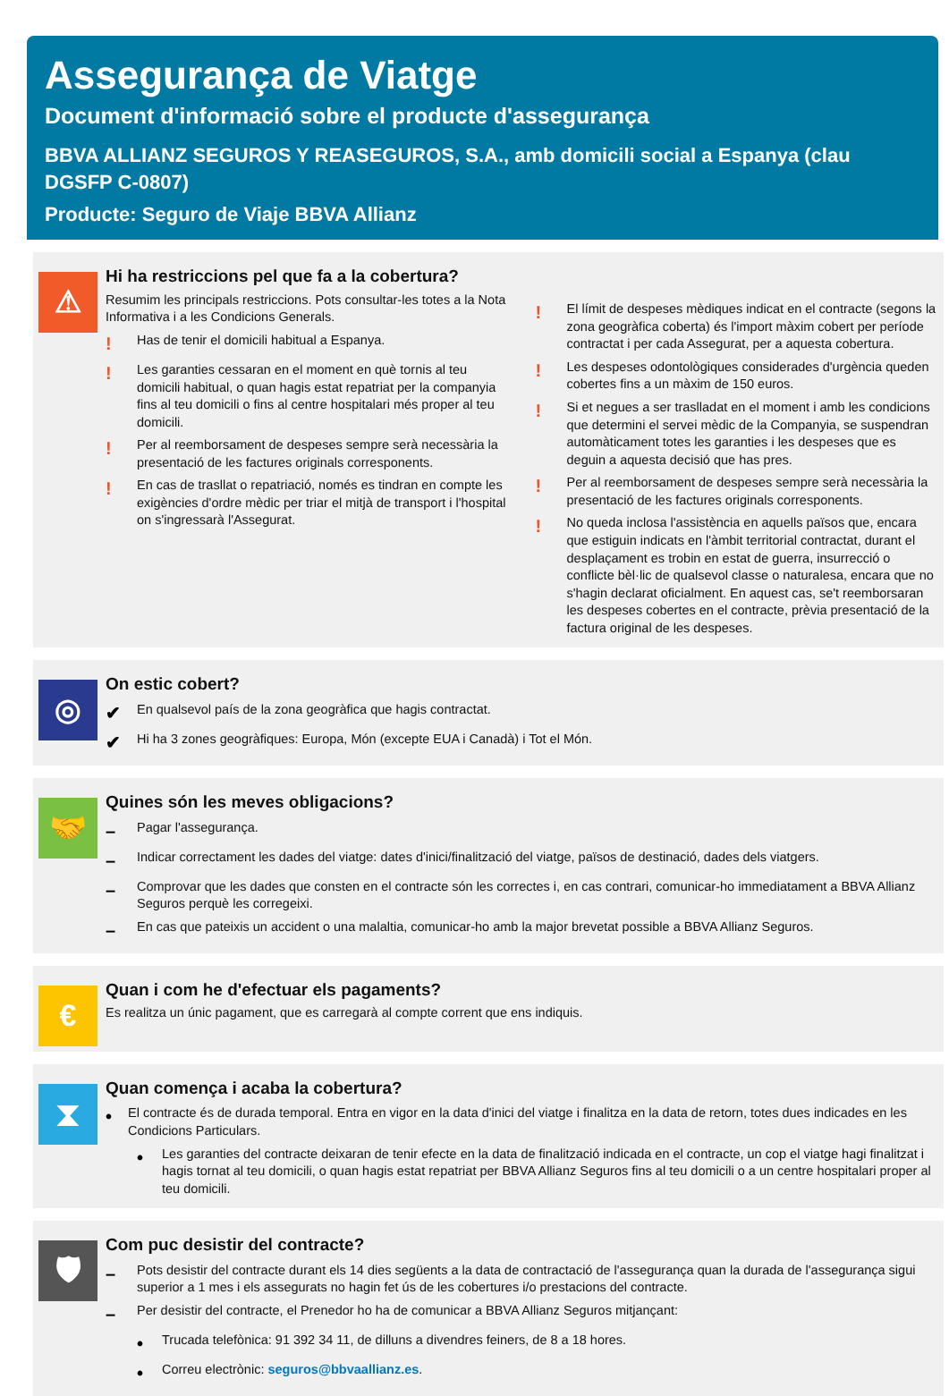Assegurança de Viatge
Document d'informació sobre el producte d'assegurança
BBVA ALLIANZ SEGUROS Y REASEGUROS, S.A., amb domicili social a Espanya (clau DGSFP C-0807)
Producte: Seguro de Viaje BBVA Allianz
⚠
Hi ha restriccions pel que fa a la cobertura?
Resumim les principals restriccions. Pots consultar-les totes a la Nota Informativa i a les Condicions Generals.
! Has de tenir el domicili habitual a Espanya.
! Les garanties cessaran en el moment en què tornis al teu domicili habitual, o quan hagis estat repatriat per la companyia fins al teu domicili o fins al centre hospitalari més proper al teu domicili.
! Per al reemborsament de despeses sempre serà necessària la presentació de les factures originals corresponents.
! En cas de trasllat o repatriació, només es tindran en compte les exigències d'ordre mèdic per triar el mitjà de transport i l'hospital on s'ingressarà l'Assegurat.
! El límit de despeses mèdiques indicat en el contracte (segons la zona geogràfica coberta) és l'import màxim cobert per període contractat i per cada Assegurat, per a aquesta cobertura.
! Les despeses odontològiques considerades d'urgència queden cobertes fins a un màxim de 150 euros.
! Si et negues a ser traslladat en el moment i amb les condicions que determini el servei mèdic de la Companyia, se suspendran automàticament totes les garanties i les despeses que es deguin a aquesta decisió que has pres.
! Per al reemborsament de despeses sempre serà necessària la presentació de les factures originals corresponents.
! No queda inclosa l'assistència en aquells països que, encara que estiguin indicats en l'àmbit territorial contractat, durant el desplaçament es trobin en estat de guerra, insurrecció o conflicte bèl·lic de qualsevol classe o naturalesa, encara que no s'hagin declarat oficialment. En aquest cas, se't reemborsaran les despeses cobertes en el contracte, prèvia presentació de la factura original de les despeses.
◎
On estic cobert?
✔ En qualsevol país de la zona geogràfica que hagis contractat.
✔ Hi ha 3 zones geogràfiques: Europa, Món (excepte EUA i Canadà) i Tot el Món.
🤝
Quines són les meves obligacions?
– Pagar l'assegurança.
– Indicar correctament les dades del viatge: dates d'inici/finalització del viatge, països de destinació, dades dels viatgers.
– Comprovar que les dades que consten en el contracte són les correctes i, en cas contrari, comunicar-ho immediatament a BBVA Allianz Seguros perquè les corregeixi.
– En cas que pateixis un accident o una malaltia, comunicar-ho amb la major brevetat possible a BBVA Allianz Seguros.
€
Quan i com he d'efectuar els pagaments?
Es realitza un únic pagament, que es carregarà al compte corrent que ens indiquis.
⧗
Quan comença i acaba la cobertura?
• El contracte és de durada temporal. Entra en vigor en la data d'inici del viatge i finalitza en la data de retorn, totes dues indicades en les Condicions Particulars.
• Les garanties del contracte deixaran de tenir efecte en la data de finalització indicada en el contracte, un cop el viatge hagi finalitzat i hagis tornat al teu domicili, o quan hagis estat repatriat per BBVA Allianz Seguros fins al teu domicili o a un centre hospitalari proper al teu domicili.
🛡
Com puc desistir del contracte?
– Pots desistir del contracte durant els 14 dies següents a la data de contractació de l'assegurança quan la durada de l'assegurança sigui superior a 1 mes i els assegurats no hagin fet ús de les cobertures i/o prestacions del contracte.
– Per desistir del contracte, el Prenedor ho ha de comunicar a BBVA Allianz Seguros mitjançant:
• Trucada telefònica: 91 392 34 11, de dilluns a divendres feiners, de 8 a 18 hores.
• Correu electrònic: seguros@bbvaallianz.es.